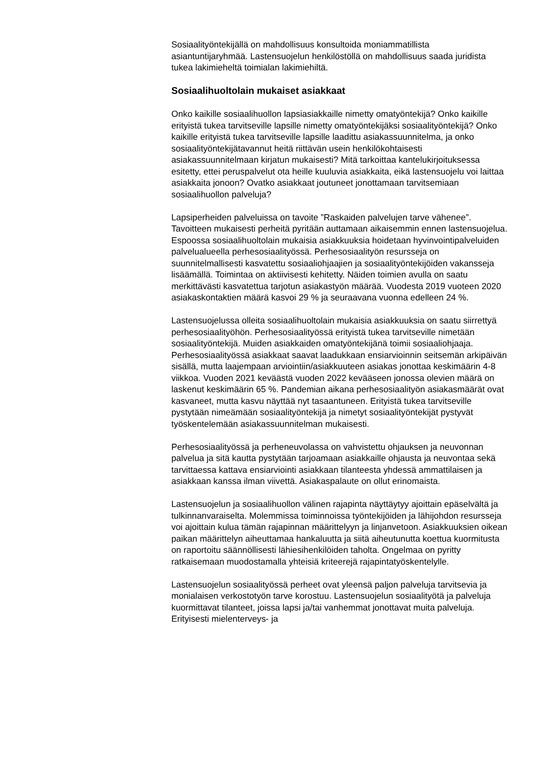Sosiaalityöntekijällä on mahdollisuus konsultoida moniammatillista asiantuntijaryhmää. Lastensuojelun henkilöstöllä on mahdollisuus saada juridista tukea lakimieheltä toimialan lakimiehiltä.
Sosiaalihuoltolain mukaiset asiakkaat
Onko kaikille sosiaalihuollon lapsiasiakkaille nimetty omatyöntekijä? Onko kaikille erityistä tukea tarvitseville lapsille nimetty omatyöntekijäksi sosiaalityöntekijä? Onko kaikille erityistä tukea tarvitseville lapsille laadittu asiakassuunnitelma, ja onko sosiaalityöntekijätavannut heitä riittävän usein henkilökohtaisesti asiakassuunnitelmaan kirjatun mukaisesti? Mitä tarkoittaa kantelukirjoituksessa esitetty, ettei peruspalvelut ota heille kuuluvia asiakkaita, eikä lastensuojelu voi laittaa asiakkaita jonoon? Ovatko asiakkaat joutuneet jonottamaan tarvitsemiaan sosiaalihuollon palveluja?
Lapsiperheiden palveluissa on tavoite ”Raskaiden palvelujen tarve vähenee”. Tavoitteen mukaisesti perheitä pyritään auttamaan aikaisemmin ennen lastensuojelua. Espoossa sosiaalihuoltolain mukaisia asiakkuuksia hoidetaan hyvinvointipalveluiden palvelualueella perhesosiaalityössä. Perhesosiaalityön resursseja on suunnitelmallisesti kasvatettu sosiaaliohjaajien ja sosiaalityöntekijöiden vakansseja lisäämällä. Toimintaa on aktiivisesti kehitetty. Näiden toimien avulla on saatu merkittävästi kasvatettua tarjotun asiakastyön määrää. Vuodesta 2019 vuoteen 2020 asiakaskontaktien määrä kasvoi 29 % ja seuraavana vuonna edelleen 24 %.
Lastensuojelussa olleita sosiaalihuoltolain mukaisia asiakkuuksia on saatu siirrettyä perhesosiaalityöhön. Perhesosiaalityössä erityistä tukea tarvitseville nimetään sosiaalityöntekijä. Muiden asiakkaiden omatyöntekijänä toimii sosiaaliohjaaja. Perhesosiaalityössä asiakkaat saavat laadukkaan ensiarvioinnin seitsemän arkipäivän sisällä, mutta laajempaan arviointiin/asiakkuuteen asiakas jonottaa keskimäärin 4-8 viikkoa. Vuoden 2021 keväästä vuoden 2022 kevääseen jonossa olevien määrä on laskenut keskimäärin 65 %. Pandemian aikana perhesosiaalityön asiakasmäärät ovat kasvaneet, mutta kasvu näyttää nyt tasaantuneen. Erityistä tukea tarvitseville pystytään nimeämään sosiaalityöntekijä ja nimetyt sosiaalityöntekijät pystyvät työskentelemään asiakassuunnitelman mukaisesti.
Perhesosiaalityössä ja perheneuvolassa on vahvistettu ohjauksen ja neuvonnan palvelua ja sitä kautta pystytään tarjoamaan asiakkaille ohjausta ja neuvontaa sekä tarvittaessa kattava ensiarviointi asiakkaan tilanteesta yhdessä ammattilaisen ja asiakkaan kanssa ilman viivettä. Asiakaspalaute on ollut erinomaista.
Lastensuojelun ja sosiaalihuollon välinen rajapinta näyttäytyy ajoittain epäselvältä ja tulkinnanvaraiselta. Molemmissa toiminnoissa työntekijöiden ja lähijohdon resursseja voi ajoittain kulua tämän rajapinnan määrittelyyn ja linjanvetoon. Asiakkuuksien oikean paikan määrittelyn aiheuttamaa hankaluutta ja siitä aiheutunutta koettua kuormitusta on raportoitu säännöllisesti lähiesihenkilöiden taholta. Ongelmaa on pyritty ratkaisemaan muodostamalla yhteisiä kriteerejä rajapintatyöskentelylle.
Lastensuojelun sosiaalityössä perheet ovat yleensä paljon palveluja tarvitsevia ja monialaisen verkostotyön tarve korostuu. Lastensuojelun sosiaalityötä ja palveluja kuormittavat tilanteet, joissa lapsi ja/tai vanhemmat jonottavat muita palveluja. Erityisesti mielenterveys- ja